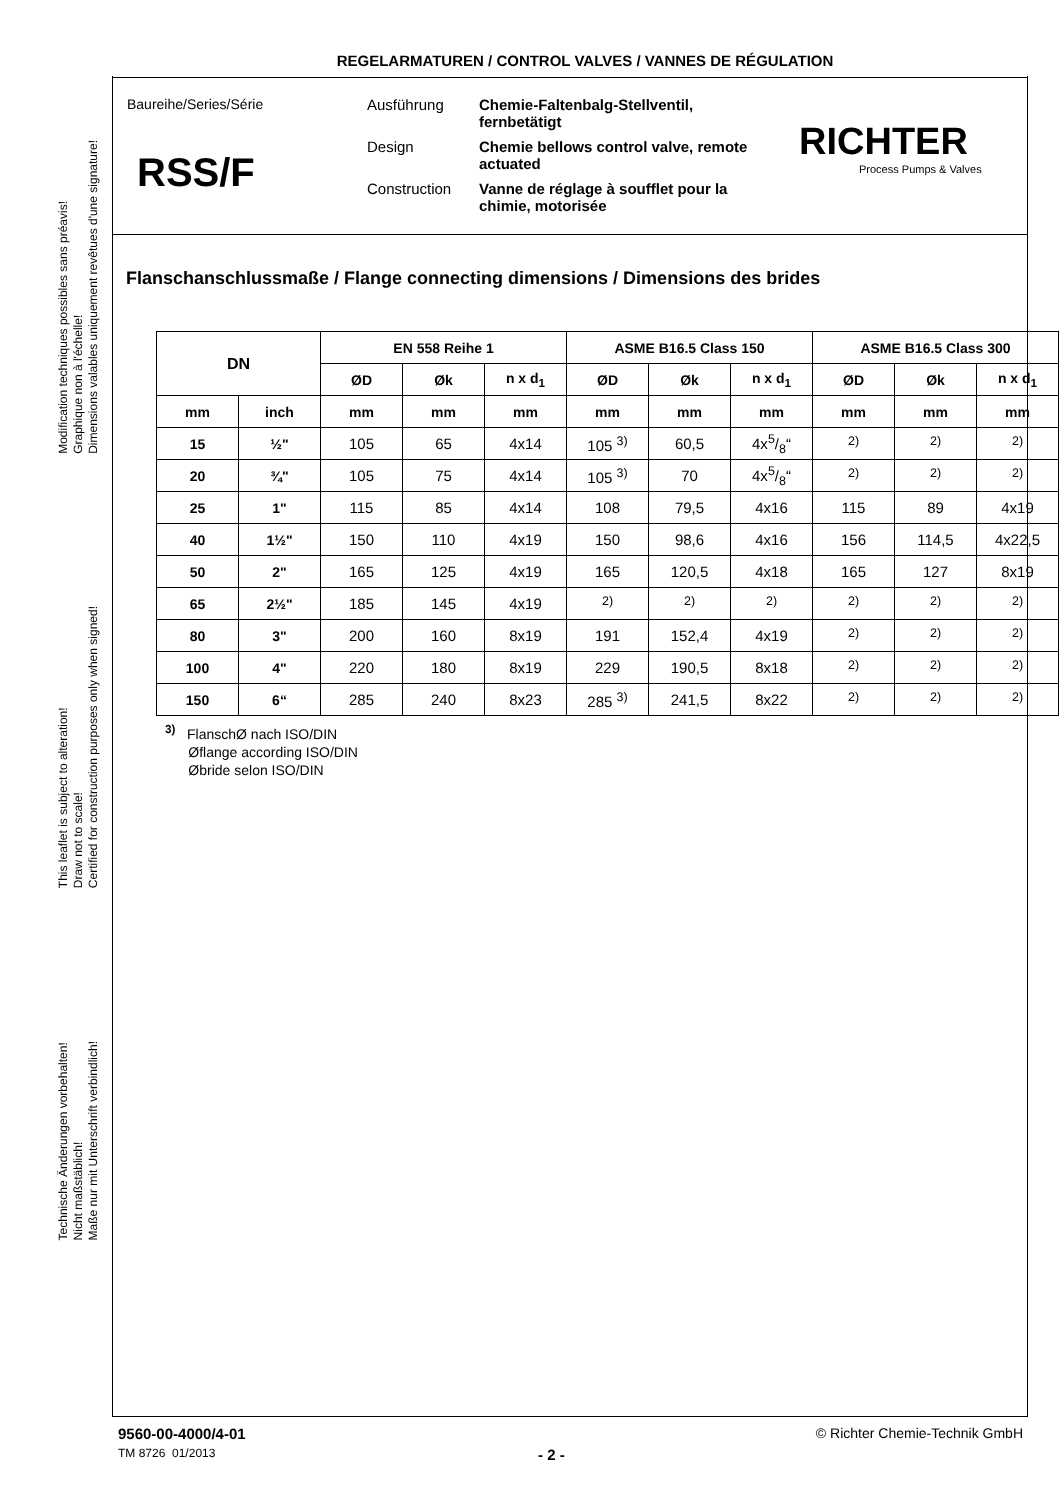REGELARMATUREN / CONTROL VALVES / VANNES DE RÉGULATION
Modification techniques possibles sans préavis!
Graphique non à l'échelle!
Dimensions valables uniquement revêtues d'une signature!
This leaflet is subject to alteration!
Draw not to scale!
Certified for construction purposes only when signed!
Technische Änderungen vorbehalten!
Nicht maßstäblich!
Maße nur mit Unterschrift verbindlich!
Baureihe/Series/Série
RSS/F
Ausführung Chemie-Faltenbalg-Stellventil, fernbetätigt Design Chemie bellows control valve, remote actuated Construction Vanne de réglage à soufflet pour la chimie, motorisée
RICHTER
Process Pumps & Valves
Flanschanschlussmaße / Flange connecting dimensions / Dimensions des brides
| DN | | EN 558 Reihe 1 | | | ASME B16.5 Class 150 | | | ASME B16.5 Class 300 | | |
| --- | --- | --- | --- | --- | --- | --- | --- | --- | --- | --- |
| | | ØD | Øk | n x d<sub>1</sub> | ØD | Øk | n x d<sub>1</sub> | ØD | Øk | n x d<sub>1</sub> |
| mm | inch | mm | mm | mm | mm | mm | mm | mm | mm | mm |
| 15 | ½" | 105 | 65 | 4x14 | 105 <sup>3)</sup> | 60,5 | 4x5/8“ | <sup>2)</sup> | <sup>2)</sup> | <sup>2)</sup> |
| 20 | ¾" | 105 | 75 | 4x14 | 105 <sup>3)</sup> | 70 | 4x5/8“ | <sup>2)</sup> | <sup>2)</sup> | <sup>2)</sup> |
| 25 | 1" | 115 | 85 | 4x14 | 108 | 79,5 | 4x16 | 115 | 89 | 4x19 |
| 40 | 1½" | 150 | 110 | 4x19 | 150 | 98,6 | 4x16 | 156 | 114,5 | 4x22,5 |
| 50 | 2" | 165 | 125 | 4x19 | 165 | 120,5 | 4x18 | 165 | 127 | 8x19 |
| 65 | 2½" | 185 | 145 | 4x19 | <sup>2)</sup> | <sup>2)</sup> | <sup>2)</sup> | <sup>2)</sup> | <sup>2)</sup> | <sup>2)</sup> |
| 80 | 3" | 200 | 160 | 8x19 | 191 | 152,4 | 4x19 | <sup>2)</sup> | <sup>2)</sup> | <sup>2)</sup> |
| 100 | 4" | 220 | 180 | 8x19 | 229 | 190,5 | 8x18 | <sup>2)</sup> | <sup>2)</sup> | <sup>2)</sup> |
| 150 | 6“ | 285 | 240 | 8x23 | 285 <sup>3)</sup> | 241,5 | 8x22 | <sup>2)</sup> | <sup>2)</sup> | <sup>2)</sup> |
<sup>3)</sup> FlanschØ nach ISO/DIN
Øflange according ISO/DIN
Øbride selon ISO/DIN
9560-00-4000/4-01 © Richter Chemie-Technik GmbH
TM 8726 01/2013 - 2 -